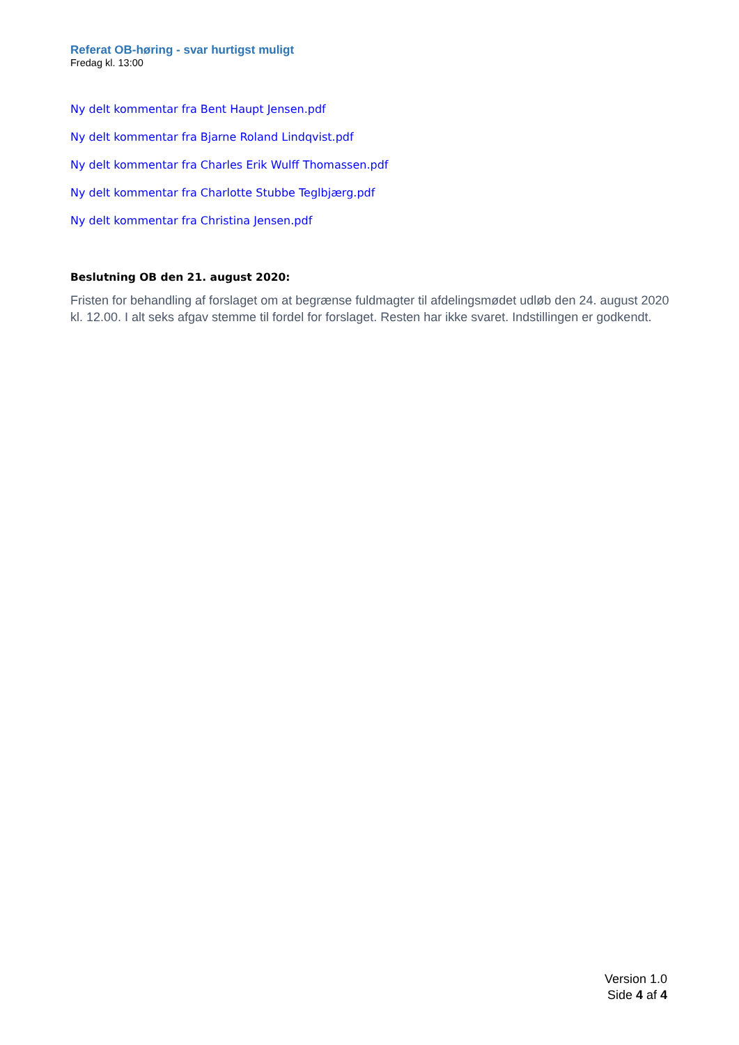Referat OB-høring - svar hurtigst muligt
Fredag kl. 13:00
Ny delt kommentar fra Bent Haupt Jensen.pdf
Ny delt kommentar fra Bjarne Roland Lindqvist.pdf
Ny delt kommentar fra Charles Erik Wulff Thomassen.pdf
Ny delt kommentar fra Charlotte Stubbe Teglbjærg.pdf
Ny delt kommentar fra Christina Jensen.pdf
Beslutning OB den 21. august 2020:
Fristen for behandling af forslaget om at begrænse fuldmagter til afdelingsmødet udløb den 24. august 2020 kl. 12.00. I alt seks afgav stemme til fordel for forslaget. Resten har ikke svaret. Indstillingen er godkendt.
Version 1.0
Side 4 af 4